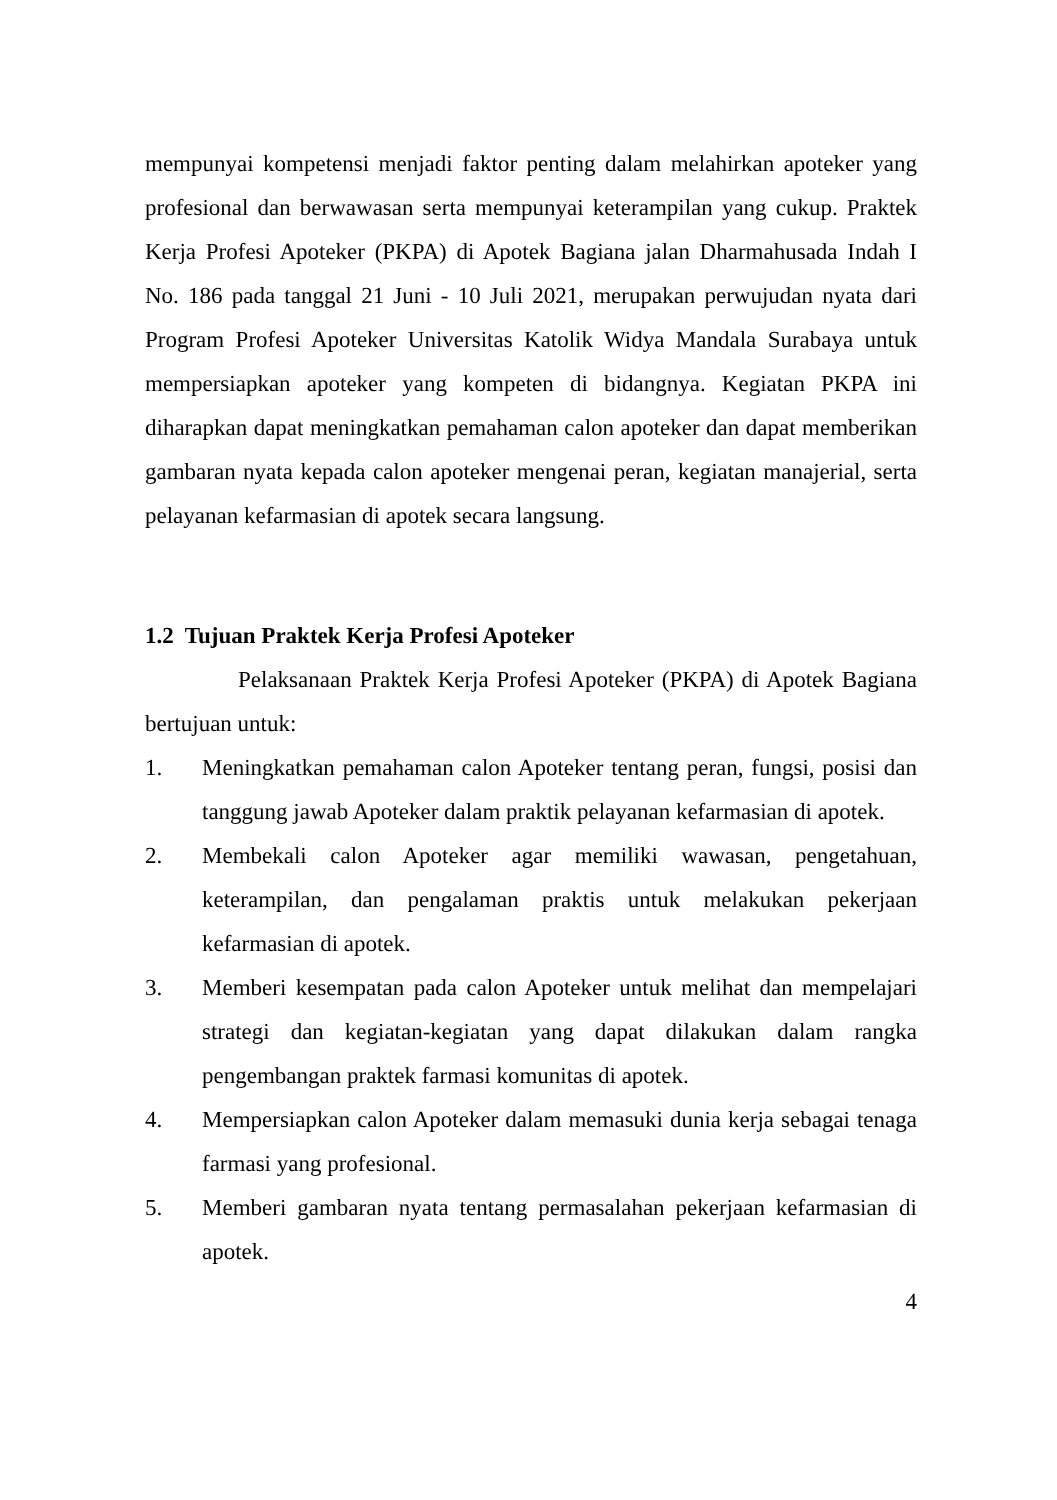mempunyai kompetensi menjadi faktor penting dalam melahirkan apoteker yang profesional dan berwawasan serta mempunyai keterampilan yang cukup. Praktek Kerja Profesi Apoteker (PKPA) di Apotek Bagiana jalan Dharmahusada Indah I No. 186 pada tanggal 21 Juni - 10 Juli 2021, merupakan perwujudan nyata dari Program Profesi Apoteker Universitas Katolik Widya Mandala Surabaya untuk mempersiapkan apoteker yang kompeten di bidangnya. Kegiatan PKPA ini diharapkan dapat meningkatkan pemahaman calon apoteker dan dapat memberikan gambaran nyata kepada calon apoteker mengenai peran, kegiatan manajerial, serta pelayanan kefarmasian di apotek secara langsung.
1.2 Tujuan Praktek Kerja Profesi Apoteker
Pelaksanaan Praktek Kerja Profesi Apoteker (PKPA) di Apotek Bagiana bertujuan untuk:
1. Meningkatkan pemahaman calon Apoteker tentang peran, fungsi, posisi dan tanggung jawab Apoteker dalam praktik pelayanan kefarmasian di apotek.
2. Membekali calon Apoteker agar memiliki wawasan, pengetahuan, keterampilan, dan pengalaman praktis untuk melakukan pekerjaan kefarmasian di apotek.
3. Memberi kesempatan pada calon Apoteker untuk melihat dan mempelajari strategi dan kegiatan-kegiatan yang dapat dilakukan dalam rangka pengembangan praktek farmasi komunitas di apotek.
4. Mempersiapkan calon Apoteker dalam memasuki dunia kerja sebagai tenaga farmasi yang profesional.
5. Memberi gambaran nyata tentang permasalahan pekerjaan kefarmasian di apotek.
4